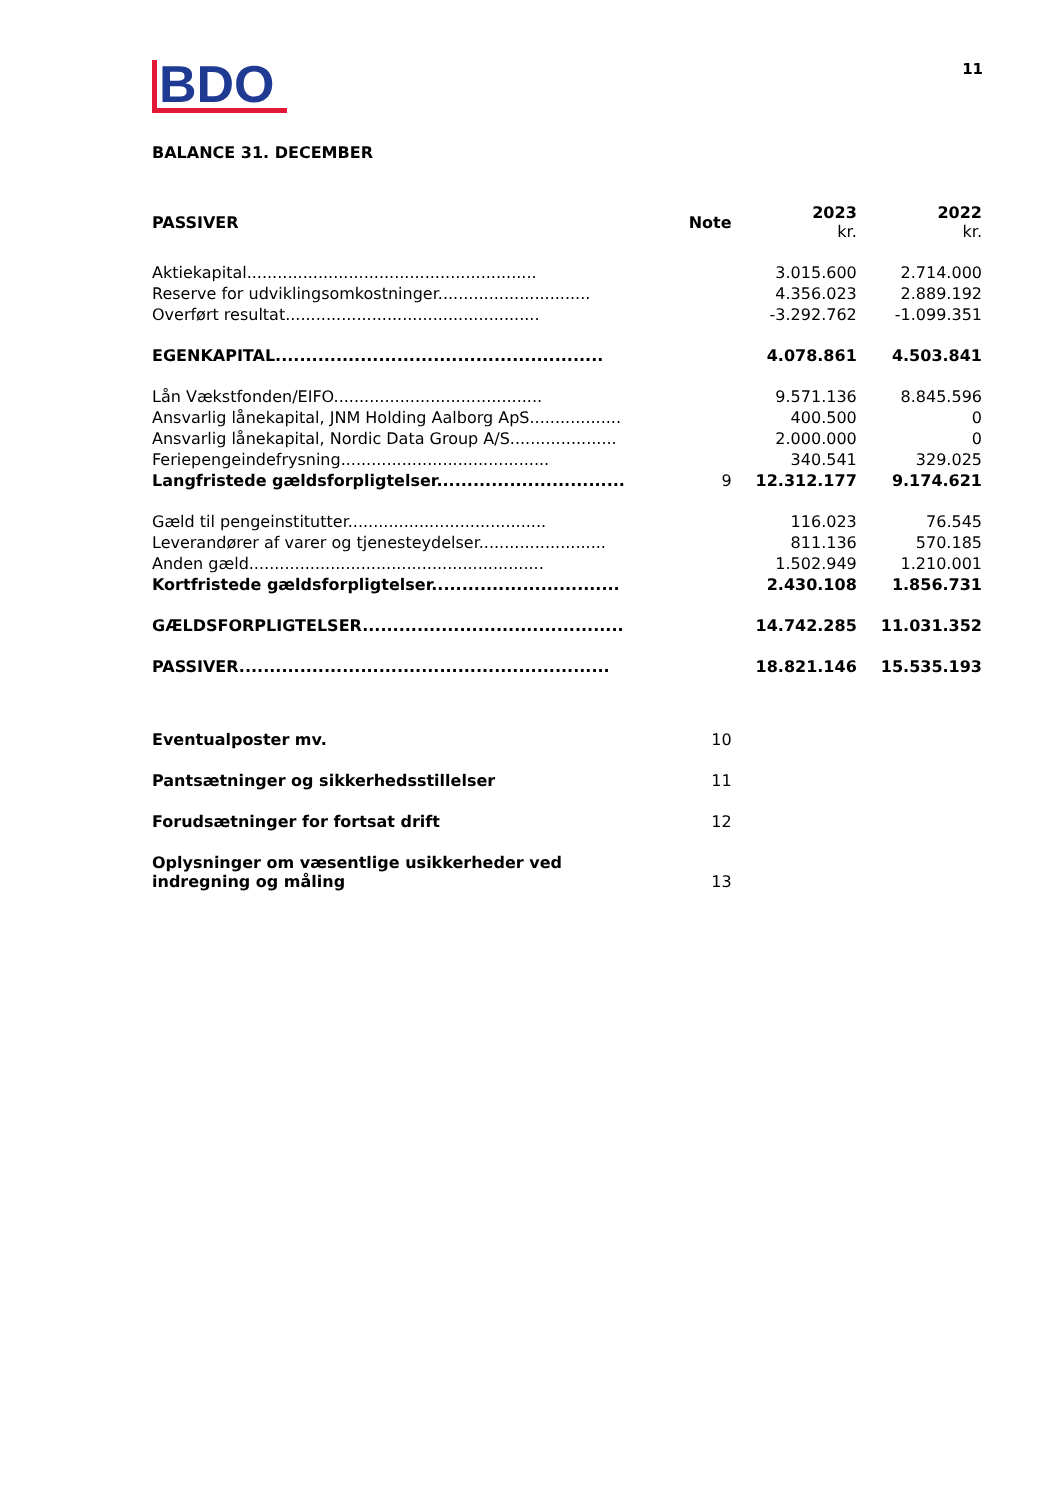BDO
11
BALANCE 31. DECEMBER
| PASSIVER | Note | 2023 kr. | 2022 kr. |
| --- | --- | --- | --- |
| Aktiekapital......................................................... | | 3.015.600 | 2.714.000 |
| Reserve for udviklingsomkostninger.............................. | | 4.356.023 | 2.889.192 |
| Overført resultat.................................................. | | -3.292.762 | -1.099.351 |
| EGENKAPITAL...................................................... | | 4.078.861 | 4.503.841 |
| Lån Vækstfonden/EIFO......................................... | | 9.571.136 | 8.845.596 |
| Ansvarlig lånekapital, JNM Holding Aalborg ApS.................. | | 400.500 | 0 |
| Ansvarlig lånekapital, Nordic Data Group A/S..................... | | 2.000.000 | 0 |
| Feriepengeindefrysning......................................... | | 340.541 | 329.025 |
| Langfristede gældsforpligtelser............................... | 9 | 12.312.177 | 9.174.621 |
| Gæld til pengeinstitutter....................................... | | 116.023 | 76.545 |
| Leverandører af varer og tjenesteydelser......................... | | 811.136 | 570.185 |
| Anden gæld.......................................................... | | 1.502.949 | 1.210.001 |
| Kortfristede gældsforpligtelser............................... | | 2.430.108 | 1.856.731 |
| GÆLDSFORPLIGTELSER........................................... | | 14.742.285 | 11.031.352 |
| PASSIVER............................................................. | | 18.821.146 | 15.535.193 |
| Eventualposter mv. | 10 | | |
| Pantsætninger og sikkerhedsstillelser | 11 | | |
| Forudsætninger for fortsat drift | 12 | | |
| Oplysninger om væsentlige usikkerheder ved indregning og måling | 13 | | |